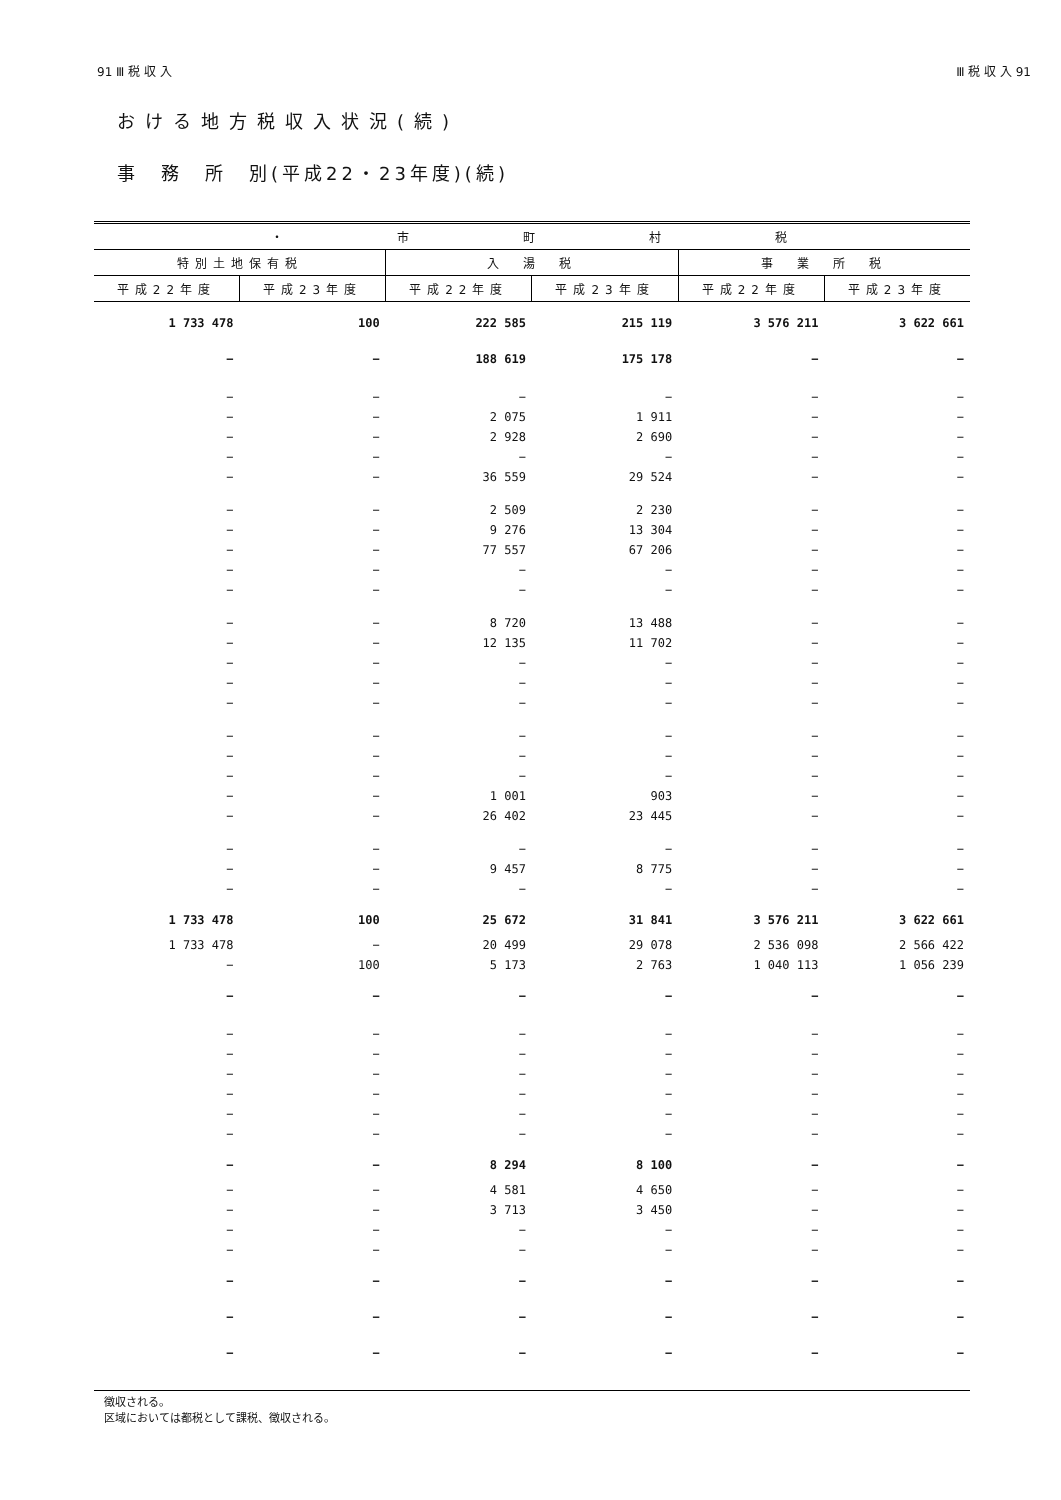91 Ⅲ 税 収 入 Ⅲ 税 収 入 91
おける地方税収入状況(続)
事　務　所　別(平成22・23年度)(続)
| ・ 市 町 村 税 | | | | | |
| --- | --- | --- | --- | --- | --- |
| 特別土地保有税 | | 入 湯 税 | | 事 業 所 税 | |
| 平成22年度 | 平成23年度 | 平成22年度 | 平成23年度 | 平成22年度 | 平成23年度 |
| 1 733 478 | 100 | 222 585 | 215 119 | 3 576 211 | 3 622 661 |
| − | − | 188 619 | 175 178 | − | − |
| − | − | − | − | − | − |
| − | − | 2 075 | 1 911 | − | − |
| − | − | 2 928 | 2 690 | − | − |
| − | − | − | − | − | − |
| − | − | 36 559 | 29 524 | − | − |
| − | − | 2 509 | 2 230 | − | − |
| − | − | 9 276 | 13 304 | − | − |
| − | − | 77 557 | 67 206 | − | − |
| − | − | − | − | − | − |
| − | − | − | − | − | − |
| − | − | 8 720 | 13 488 | − | − |
| − | − | 12 135 | 11 702 | − | − |
| − | − | − | − | − | − |
| − | − | − | − | − | − |
| − | − | − | − | − | − |
| − | − | − | − | − | − |
| − | − | − | − | − | − |
| − | − | − | − | − | − |
| − | − | 1 001 | 903 | − | − |
| − | − | 26 402 | 23 445 | − | − |
| − | − | − | − | − | − |
| − | − | 9 457 | 8 775 | − | − |
| − | − | − | − | − | − |
| 1 733 478 | 100 | 25 672 | 31 841 | 3 576 211 | 3 622 661 |
| 1 733 478 | − | 20 499 | 29 078 | 2 536 098 | 2 566 422 |
| − | 100 | 5 173 | 2 763 | 1 040 113 | 1 056 239 |
| − | − | − | − | − | − |
| − | − | − | − | − | − |
| − | − | − | − | − | − |
| − | − | − | − | − | − |
| − | − | − | − | − | − |
| − | − | − | − | − | − |
| − | − | − | − | − | − |
| − | − | 8 294 | 8 100 | − | − |
| − | − | 4 581 | 4 650 | − | − |
| − | − | 3 713 | 3 450 | − | − |
| − | − | − | − | − | − |
| − | − | − | − | − | − |
| − | − | − | − | − | − |
| − | − | − | − | − | − |
| − | − | − | − | − | − |
徴収される。
区域においては都税として課税、徴収される。